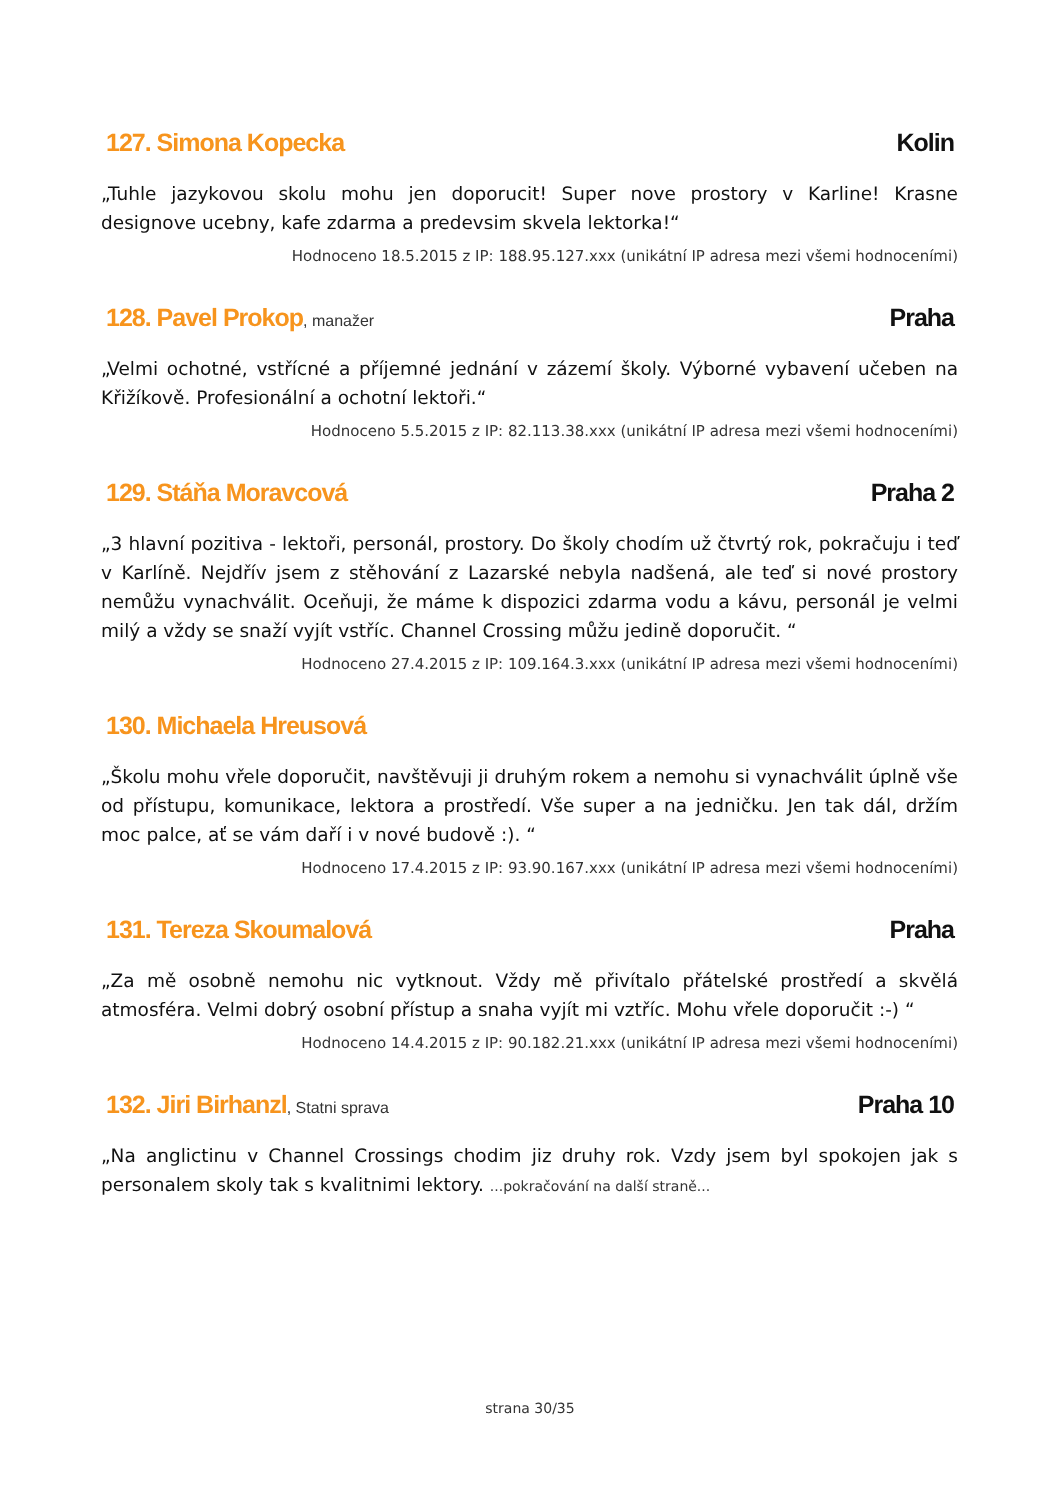127. Simona Kopecka Kolin
„Tuhle jazykovou skolu mohu jen doporucit! Super nove prostory v Karline! Krasne designove ucebny, kafe zdarma a predevsim skvela lektorka!“
Hodnoceno 18.5.2015 z IP: 188.95.127.xxx (unikátní IP adresa mezi všemi hodnoceními)
128. Pavel Prokop, manažer
Praha
„Velmi ochotné, vstřícné a příjemné jednání v zázemí školy. Výborné vybavení učeben na Křižíkově. Profesionální a ochotní lektoři.“
Hodnoceno 5.5.2015 z IP: 82.113.38.xxx (unikátní IP adresa mezi všemi hodnoceními)
129. Stáňa Moravcová Praha 2
„3 hlavní pozitiva - lektoři, personál, prostory. Do školy chodím už čtvrtý rok, pokračuju i teď v Karlíně. Nejdřív jsem z stěhování z Lazarské nebyla nadšená, ale teď si nové prostory nemůžu vynachválit. Oceňuji, že máme k dispozici zdarma vodu a kávu, personál je velmi milý a vždy se snaží vyjít vstříc. Channel Crossing můžu jedině doporučit. “
Hodnoceno 27.4.2015 z IP: 109.164.3.xxx (unikátní IP adresa mezi všemi hodnoceními)
130. Michaela Hreusová
„Školu mohu vřele doporučit, navštěvuji ji druhým rokem a nemohu si vynachválit úplně vše od přístupu, komunikace, lektora a prostředí. Vše super a na jedničku. Jen tak dál, držím moc palce, ať se vám daří i v nové budově :). “
Hodnoceno 17.4.2015 z IP: 93.90.167.xxx (unikátní IP adresa mezi všemi hodnoceními)
131. Tereza Skoumalová Praha
„Za mě osobně nemohu nic vytknout. Vždy mě přivítalo přátelské prostředí a skvělá atmosféra. Velmi dobrý osobní přístup a snaha vyjít mi vztříc. Mohu vřele doporučit :-) “
Hodnoceno 14.4.2015 z IP: 90.182.21.xxx (unikátní IP adresa mezi všemi hodnoceními)
132. Jiri Birhanzl, Statni sprava
Praha 10
„Na anglictinu v Channel Crossings chodim jiz druhy rok. Vzdy jsem byl spokojen jak s personalem skoly tak s kvalitnimi lektory. ...pokračování na další straně...
strana 30/35